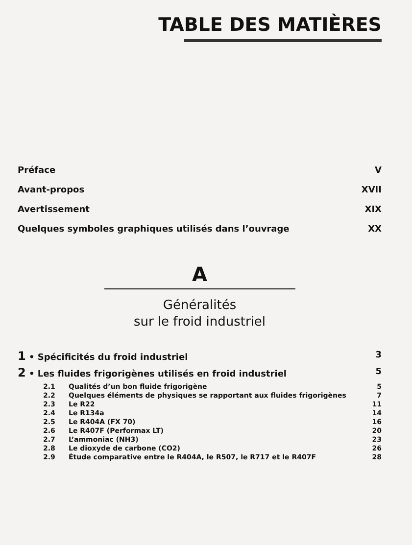TABLE DES MATIÈRES
Préface V
Avant-propos XVII
Avertissement XIX
Quelques symboles graphiques utilisés dans l’ouvrage XX
A
Généralités
sur le froid industriel
1 • Spécificités du froid industriel 3
2 • Les fluides frigorigènes utilisés en froid industriel 5
2.1 Qualités d’un bon fluide frigorigène 5
2.2 Quelques éléments de physiques se rapportant aux fluides frigorigènes 7
2.3 Le R22 11
2.4 Le R134a 14
2.5 Le R404A (FX 70) 16
2.6 Le R407F (Performax LT) 20
2.7 L’ammoniac (NH3) 23
2.8 Le dioxyde de carbone (CO2) 26
2.9 Étude comparative entre le R404A, le R507, le R717 et le R407F 28